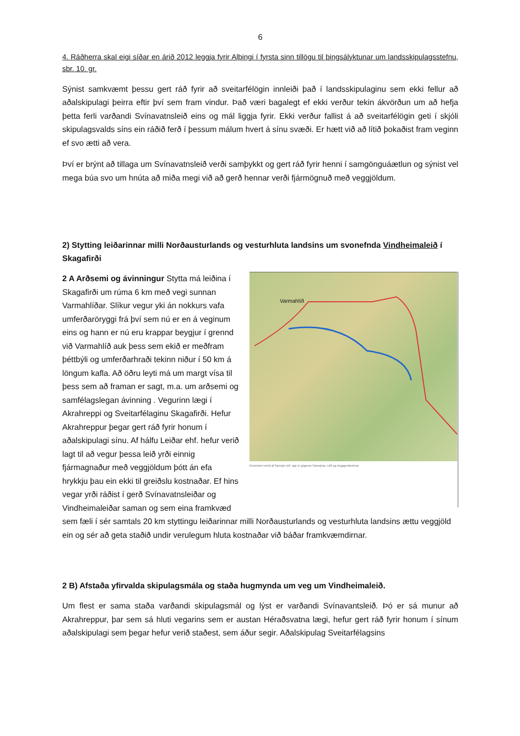6
4. Ráðherra skal eigi síðar en árið 2012 leggja fyrir Alþingi í fyrsta sinn tillögu til þingsályktunar um landsskipu­lagsstefnu, sbr. 10. gr.
Sýnist samkvæmt þessu gert ráð fyrir að sveitarfélögin innleiði það í landsskipulaginu sem ekki fellur að aðalskipulagi þeirra eftir því sem fram vindur. Það væri bagalegt ef ekki verður tekin ákvörðun um að hefja þetta ferli varðandi Svínavatnsleið eins og mál liggja fyrir. Ekki verður fallist á að sveitar­félögin geti í skjóli skipulagsvalds síns ein ráðið ferð í þessum málum hvert á sínu svæði. Er hætt við að lítið þokaðist fram veginn ef svo ætti að vera.
Því er brýnt að tillaga um Svínavatnsleið verði samþykkt og gert ráð fyrir henni í samgönguáætlun og sýnist vel mega búa svo um hnúta að miða megi við að gerð hennar verði fjármögnuð með veg­gjöldum.
2) Stytting leiðarinnar milli Norðausturlands og vesturhluta landsins um svonefnda Vindheimaleið í Skagafirði
Varmahlíð
Grunnkort unnið af Samsýn ehf. upp úr gögnum Samsýnar, LMÍ og Vegagerðarinnar.
2 A Arðsemi og ávinningur Stytta má leiðina í Skagafirði um rúma 6 km með vegi sunnan Varmahlíðar. Slíkur vegur yki án nokkurs vafa umferðaröryggi frá því sem nú er en á veginum eins og hann er nú eru krappar beygjur í grennd við Varmahlíð auk þess sem ekið er meðfram þéttbýli og umferðarhraði tekinn niður í 50 km á löngum kafla. Að öðru leyti má um margt vísa til þess sem að framan er sagt, m.a. um arðsemi og samfélagslegan ávinning . Vegurinn lægi í Akrahreppi og Sveitarfélaginu Skagafirði. Hefur Akrahreppur þegar gert ráð fyrir honum í aðalskipulagi sínu. Af hálfu Leiðar ehf. hefur verið lagt til að vegur þessa leið yrði einnig fjármagnaður með veggjöldum þótt án efa hrykkju þau ein ekki til greiðslu kostnaðar. Ef hins vegar yrði ráðist í gerð Svínavatnsleiðar og Vindheimaleiðar saman og sem eina framkvæd sem fæli í sér samtals 20 km styttingu leiðarinnar milli Norðausturlands og vesturhluta landsins ættu veggjöld ein og sér að geta staðið undir verulegum hluta kostnaðar við báðar framkvæmdirnar.
2 B) Afstaða yfirvalda skipulagsmála og staða hugmynda um veg um Vindheimaleið.
Um flest er sama staða varðandi skipulagsmál og lýst er varðandi Svínavantsleið. Þó er sá munur að Akrahreppur, þar sem sá hluti vegarins sem er austan Héraðsvatna lægi, hefur gert ráð fyrir honum í sínum aðalskipulagi sem þegar hefur verið staðest, sem áður segir. Aðalskipulag Sveitarfélagsins